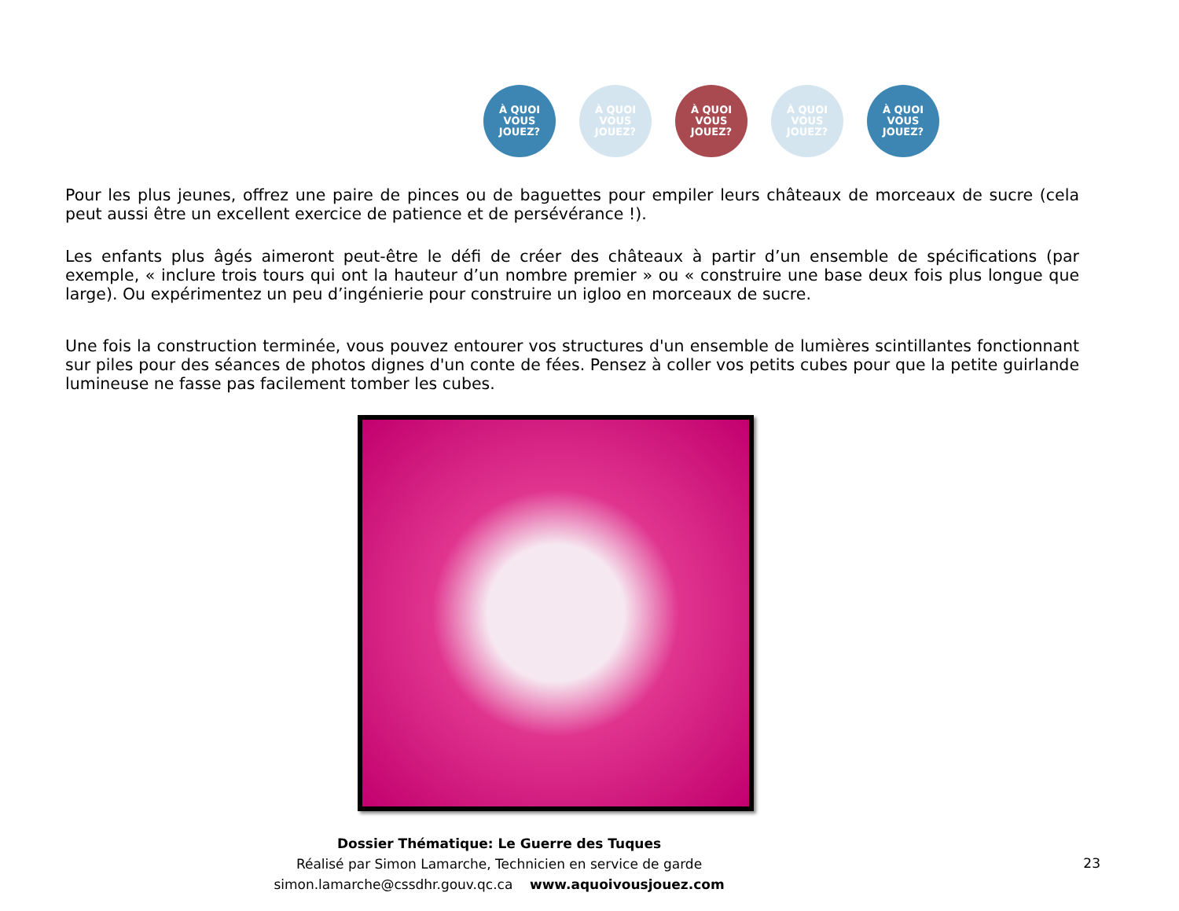À QUOI VOUS JOUEZ?
À QUOI VOUS JOUEZ?
À QUOI VOUS JOUEZ?
À QUOI VOUS JOUEZ?
À QUOI VOUS JOUEZ?
Pour les plus jeunes, offrez une paire de pinces ou de baguettes pour empiler leurs châteaux de morceaux de sucre (cela peut aussi être un excellent exercice de patience et de persévérance !).
Les enfants plus âgés aimeront peut-être le défi de créer des châteaux à partir d’un ensemble de spécifications (par exemple, « inclure trois tours qui ont la hauteur d’un nombre premier » ou « construire une base deux fois plus longue que large). Ou expérimentez un peu d’ingénierie pour construire un igloo en morceaux de sucre.
Une fois la construction terminée, vous pouvez entourer vos structures d'un ensemble de lumières scintillantes fonctionnant sur piles pour des séances de photos dignes d'un conte de fées. Pensez à coller vos petits cubes pour que la petite guirlande lumineuse ne fasse pas facilement tomber les cubes.
Dossier Thématique: Le Guerre des Tuques
Réalisé par Simon Lamarche, Technicien en service de garde
simon.lamarche@cssdhr.gouv.qc.ca www.aquoivousjouez.com
23